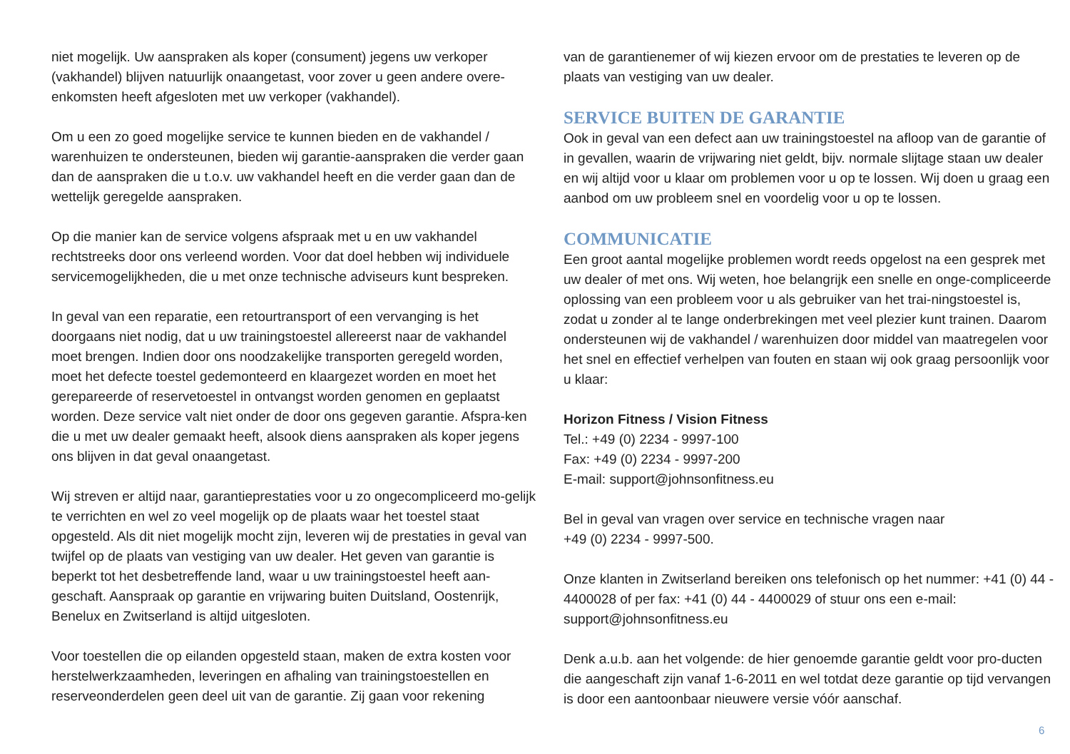niet mogelijk. Uw aanspraken als koper (consument) jegens uw verkoper (vakhandel) blijven natuurlijk onaangetast, voor zover u geen andere overe-enkomsten heeft afgesloten met uw verkoper (vakhandel).
Om u een zo goed mogelijke service te kunnen bieden en de vakhandel / warenhuizen te ondersteunen, bieden wij garantie-aanspraken die verder gaan dan de aanspraken die u t.o.v. uw vakhandel heeft en die verder gaan dan de wettelijk geregelde aanspraken.
Op die manier kan de service volgens afspraak met u en uw vakhandel rechtstreeks door ons verleend worden. Voor dat doel hebben wij individuele servicemogelijkheden, die u met onze technische adviseurs kunt bespreken.
In geval van een reparatie, een retourtransport of een vervanging is het doorgaans niet nodig, dat u uw trainingstoestel allereerst naar de vakhandel moet brengen. Indien door ons noodzakelijke transporten geregeld worden, moet het defecte toestel gedemonteerd en klaargezet worden en moet het gerepareerde of reservetoestel in ontvangst worden genomen en geplaatst worden. Deze service valt niet onder de door ons gegeven garantie. Afspra-ken die u met uw dealer gemaakt heeft, alsook diens aanspraken als koper jegens ons blijven in dat geval onaangetast.
Wij streven er altijd naar, garantieprestaties voor u zo ongecompliceerd mo-gelijk te verrichten en wel zo veel mogelijk op de plaats waar het toestel staat opgesteld. Als dit niet mogelijk mocht zijn, leveren wij de prestaties in geval van twijfel op de plaats van vestiging van uw dealer. Het geven van garantie is beperkt tot het desbetreffende land, waar u uw trainingstoestel heeft aan-geschaft. Aanspraak op garantie en vrijwaring buiten Duitsland, Oostenrijk, Benelux en Zwitserland is altijd uitgesloten.
Voor toestellen die op eilanden opgesteld staan, maken de extra kosten voor herstelwerkzaamheden, leveringen en afhaling van trainingstoestellen en reserveonderdelen geen deel uit van de garantie. Zij gaan voor rekening
van de garantienemer of wij kiezen ervoor om de prestaties te leveren op de plaats van vestiging van uw dealer.
SERVICE BUITEN DE GARANTIE
Ook in geval van een defect aan uw trainingstoestel na afloop van de garantie of in gevallen, waarin de vrijwaring niet geldt, bijv. normale slijtage staan uw dealer en wij altijd voor u klaar om problemen voor u op te lossen. Wij doen u graag een aanbod om uw probleem snel en voordelig voor u op te lossen.
COMMUNICATIE
Een groot aantal mogelijke problemen wordt reeds opgelost na een gesprek met uw dealer of met ons. Wij weten, hoe belangrijk een snelle en onge-compliceerde oplossing van een probleem voor u als gebruiker van het trai-ningstoestel is, zodat u zonder al te lange onderbrekingen met veel plezier kunt trainen. Daarom ondersteunen wij de vakhandel / warenhuizen door middel van maatregelen voor het snel en effectief verhelpen van fouten en staan wij ook graag persoonlijk voor u klaar:
Horizon Fitness / Vision Fitness
Tel.: +49 (0) 2234 - 9997-100
Fax: +49 (0) 2234 - 9997-200
E-mail: support@johnsonfitness.eu
Bel in geval van vragen over service en technische vragen naar
+49 (0) 2234 - 9997-500.
Onze klanten in Zwitserland bereiken ons telefonisch op het nummer: +41 (0) 44 - 4400028 of per fax: +41 (0) 44 - 4400029 of stuur ons een e-mail: support@johnsonfitness.eu
Denk a.u.b. aan het volgende: de hier genoemde garantie geldt voor pro-ducten die aangeschaft zijn vanaf 1-6-2011 en wel totdat deze garantie op tijd vervangen is door een aantoonbaar nieuwere versie vóór aanschaf.
6